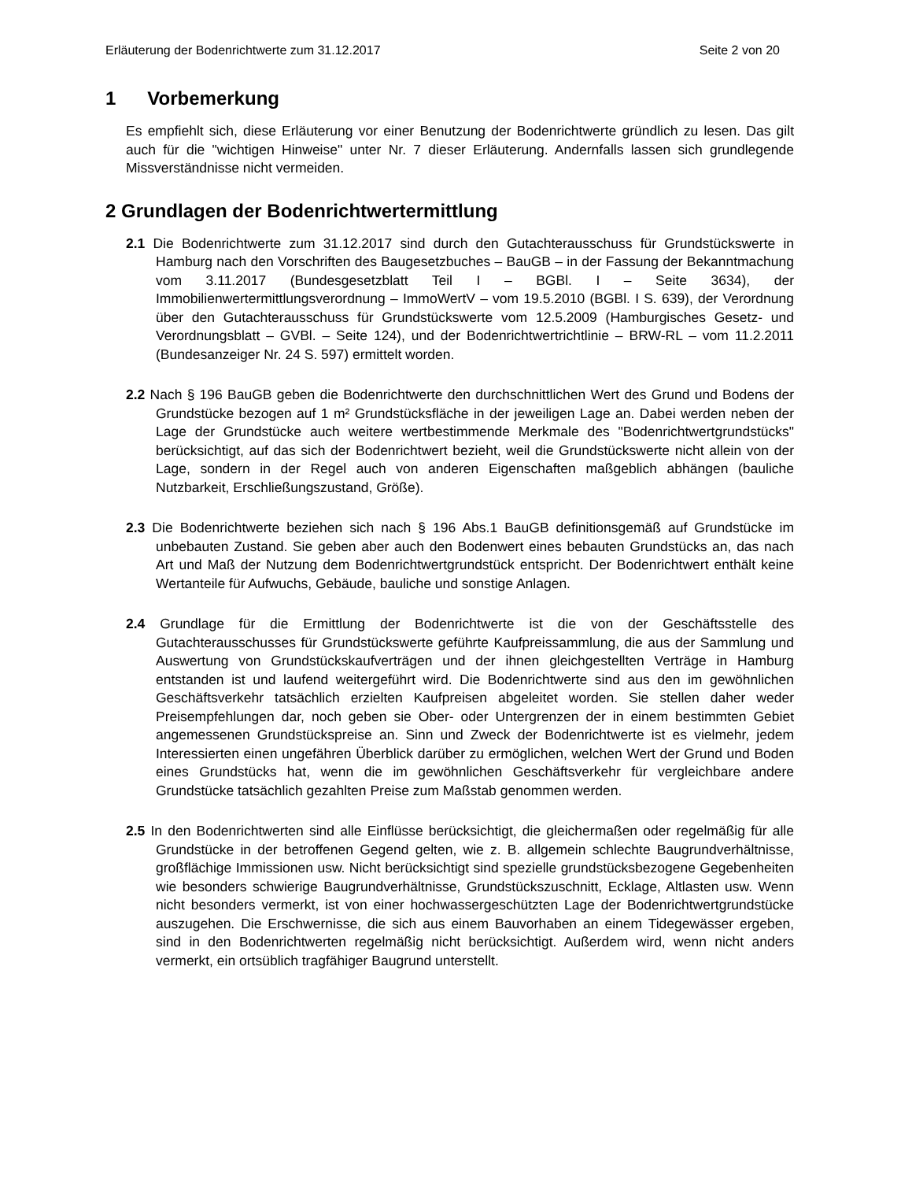Erläuterung der Bodenrichtwerte zum 31.12.2017 Seite 2 von 20
1 Vorbemerkung
Es empfiehlt sich, diese Erläuterung vor einer Benutzung der Bodenrichtwerte gründlich zu lesen. Das gilt auch für die "wichtigen Hinweise" unter Nr. 7 dieser Erläuterung. Andernfalls lassen sich grundlegende Missverständnisse nicht vermeiden.
2 Grundlagen der Bodenrichtwertermittlung
2.1 Die Bodenrichtwerte zum 31.12.2017 sind durch den Gutachterausschuss für Grundstückswerte in Hamburg nach den Vorschriften des Baugesetzbuches – BauGB – in der Fassung der Bekanntmachung vom 3.11.2017 (Bundesgesetzblatt Teil I – BGBl. I – Seite 3634), der Immobilienwertermittlungsverordnung – ImmoWertV – vom 19.5.2010 (BGBl. I S. 639), der Verordnung über den Gutachterausschuss für Grundstückswerte vom 12.5.2009 (Hamburgisches Gesetz- und Verordnungsblatt – GVBl. – Seite 124), und der Bodenrichtwertrichtlinie – BRW-RL – vom 11.2.2011 (Bundesanzeiger Nr. 24 S. 597) ermittelt worden.
2.2 Nach § 196 BauGB geben die Bodenrichtwerte den durchschnittlichen Wert des Grund und Bodens der Grundstücke bezogen auf 1 m² Grundstücksfläche in der jeweiligen Lage an. Dabei werden neben der Lage der Grundstücke auch weitere wertbestimmende Merkmale des "Bodenrichtwertgrundstücks" berücksichtigt, auf das sich der Bodenrichtwert bezieht, weil die Grundstückswerte nicht allein von der Lage, sondern in der Regel auch von anderen Eigenschaften maßgeblich abhängen (bauliche Nutzbarkeit, Erschließungszustand, Größe).
2.3 Die Bodenrichtwerte beziehen sich nach § 196 Abs.1 BauGB definitionsgemäß auf Grundstücke im unbebauten Zustand. Sie geben aber auch den Bodenwert eines bebauten Grundstücks an, das nach Art und Maß der Nutzung dem Bodenrichtwertgrundstück entspricht. Der Bodenrichtwert enthält keine Wertanteile für Aufwuchs, Gebäude, bauliche und sonstige Anlagen.
2.4 Grundlage für die Ermittlung der Bodenrichtwerte ist die von der Geschäftsstelle des Gutachterausschusses für Grundstückswerte geführte Kaufpreissammlung, die aus der Sammlung und Auswertung von Grundstückskaufverträgen und der ihnen gleichgestellten Verträge in Hamburg entstanden ist und laufend weitergeführt wird. Die Bodenrichtwerte sind aus den im gewöhnlichen Geschäftsverkehr tatsächlich erzielten Kaufpreisen abgeleitet worden. Sie stellen daher weder Preisempfehlungen dar, noch geben sie Ober- oder Untergrenzen der in einem bestimmten Gebiet angemessenen Grundstückspreise an. Sinn und Zweck der Bodenrichtwerte ist es vielmehr, jedem Interessierten einen ungefähren Überblick darüber zu ermöglichen, welchen Wert der Grund und Boden eines Grundstücks hat, wenn die im gewöhnlichen Geschäftsverkehr für vergleichbare andere Grundstücke tatsächlich gezahlten Preise zum Maßstab genommen werden.
2.5 In den Bodenrichtwerten sind alle Einflüsse berücksichtigt, die gleichermaßen oder regelmäßig für alle Grundstücke in der betroffenen Gegend gelten, wie z. B. allgemein schlechte Baugrundverhältnisse, großflächige Immissionen usw. Nicht berücksichtigt sind spezielle grundstücksbezogene Gegebenheiten wie besonders schwierige Baugrundverhältnisse, Grundstückszuschnitt, Ecklage, Altlasten usw. Wenn nicht besonders vermerkt, ist von einer hochwassergeschützten Lage der Bodenrichtwertgrundstücke auszugehen. Die Erschwernisse, die sich aus einem Bauvorhaben an einem Tidegewässer ergeben, sind in den Bodenrichtwerten regelmäßig nicht berücksichtigt. Außerdem wird, wenn nicht anders vermerkt, ein ortsüblich tragfähiger Baugrund unterstellt.